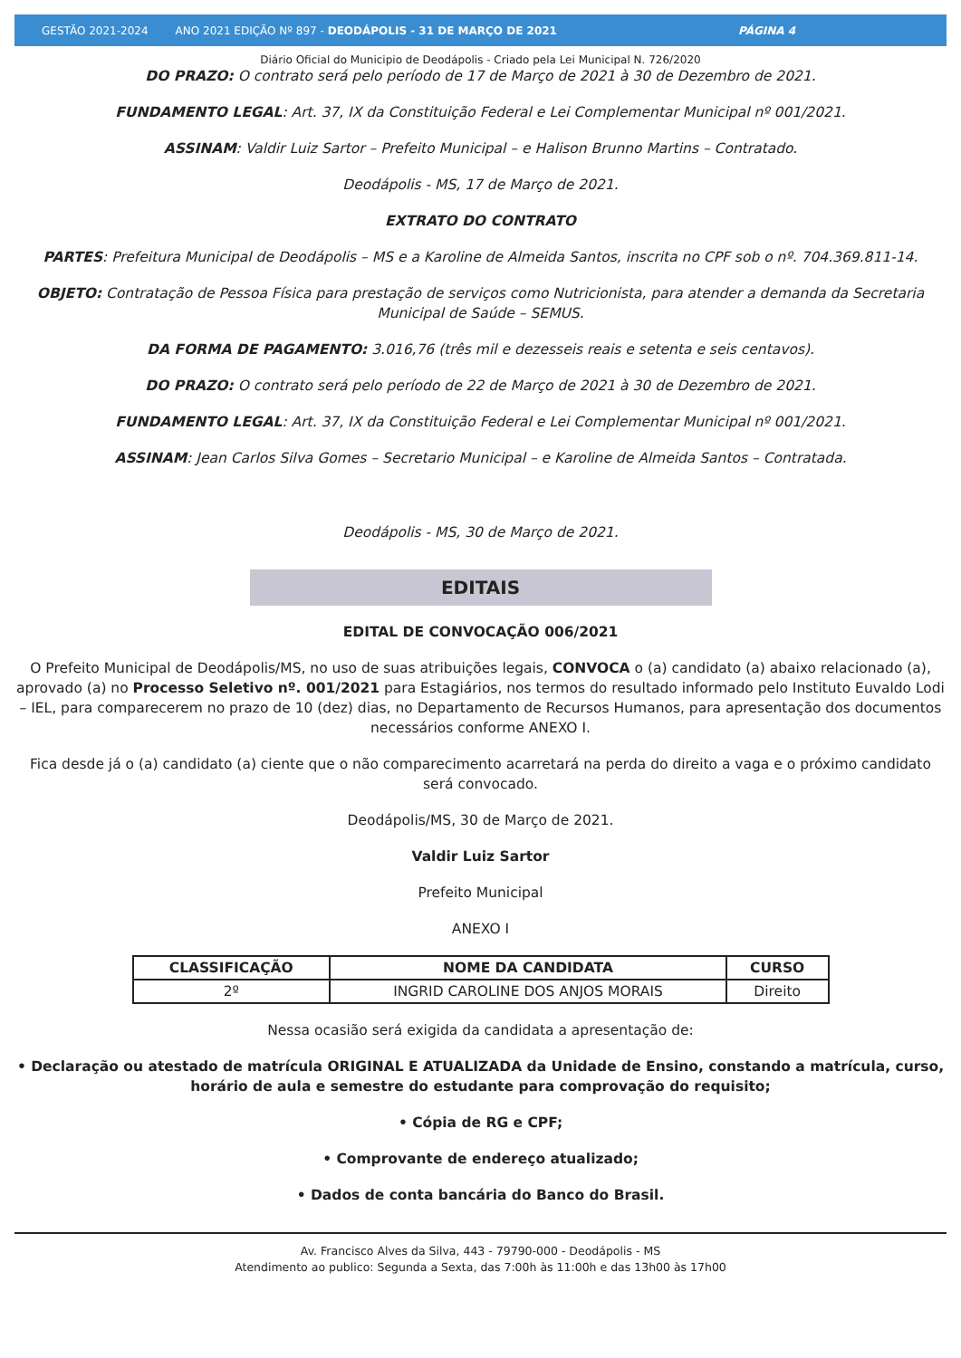GESTÃO 2021-2024 ANO 2021 EDIÇÃO Nº 897 - DEODÁPOLIS - 31 DE MARÇO DE 2021 PÁGINA 4
Diário Oficial do Municipio de Deodápolis - Criado pela Lei Municipal N. 726/2020
DO PRAZO: O contrato será pelo período de 17 de Março de 2021 à 30 de Dezembro de 2021.
FUNDAMENTO LEGAL: Art. 37, IX da Constituição Federal e Lei Complementar Municipal nº 001/2021.
ASSINAM: Valdir Luiz Sartor – Prefeito Municipal – e Halison Brunno Martins – Contratado.
Deodápolis - MS, 17 de Março de 2021.
EXTRATO DO CONTRATO
PARTES: Prefeitura Municipal de Deodápolis – MS e a Karoline de Almeida Santos, inscrita no CPF sob o nº. 704.369.811-14.
OBJETO: Contratação de Pessoa Física para prestação de serviços como Nutricionista, para atender a demanda da Secretaria Municipal de Saúde – SEMUS.
DA FORMA DE PAGAMENTO: 3.016,76 (três mil e dezesseis reais e setenta e seis centavos).
DO PRAZO: O contrato será pelo período de 22 de Março de 2021 à 30 de Dezembro de 2021.
FUNDAMENTO LEGAL: Art. 37, IX da Constituição Federal e Lei Complementar Municipal nº 001/2021.
ASSINAM: Jean Carlos Silva Gomes – Secretario Municipal – e Karoline de Almeida Santos – Contratada.
Deodápolis - MS, 30 de Março de 2021.
EDITAIS
EDITAL DE CONVOCAÇÃO 006/2021
O Prefeito Municipal de Deodápolis/MS, no uso de suas atribuições legais, CONVOCA o (a) candidato (a) abaixo relacionado (a), aprovado (a) no Processo Seletivo nº. 001/2021 para Estagiários, nos termos do resultado informado pelo Instituto Euvaldo Lodi – IEL, para comparecerem no prazo de 10 (dez) dias, no Departamento de Recursos Humanos, para apresentação dos documentos necessários conforme ANEXO I.
Fica desde já o (a) candidato (a) ciente que o não comparecimento acarretará na perda do direito a vaga e o próximo candidato será convocado.
Deodápolis/MS, 30 de Março de 2021.
Valdir Luiz Sartor
Prefeito Municipal
ANEXO I
| CLASSIFICAÇÃO | NOME DA CANDIDATA | CURSO |
| --- | --- | --- |
| 2º | INGRID CAROLINE DOS ANJOS MORAIS | Direito |
Nessa ocasião será exigida da candidata a apresentação de:
• Declaração ou atestado de matrícula ORIGINAL E ATUALIZADA da Unidade de Ensino, constando a matrícula, curso, horário de aula e semestre do estudante para comprovação do requisito;
• Cópia de RG e CPF;
• Comprovante de endereço atualizado;
• Dados de conta bancária do Banco do Brasil.
Av. Francisco Alves da Silva, 443 - 79790-000 - Deodápolis - MS
Atendimento ao publico: Segunda a Sexta, das 7:00h às 11:00h e das 13h00 às 17h00